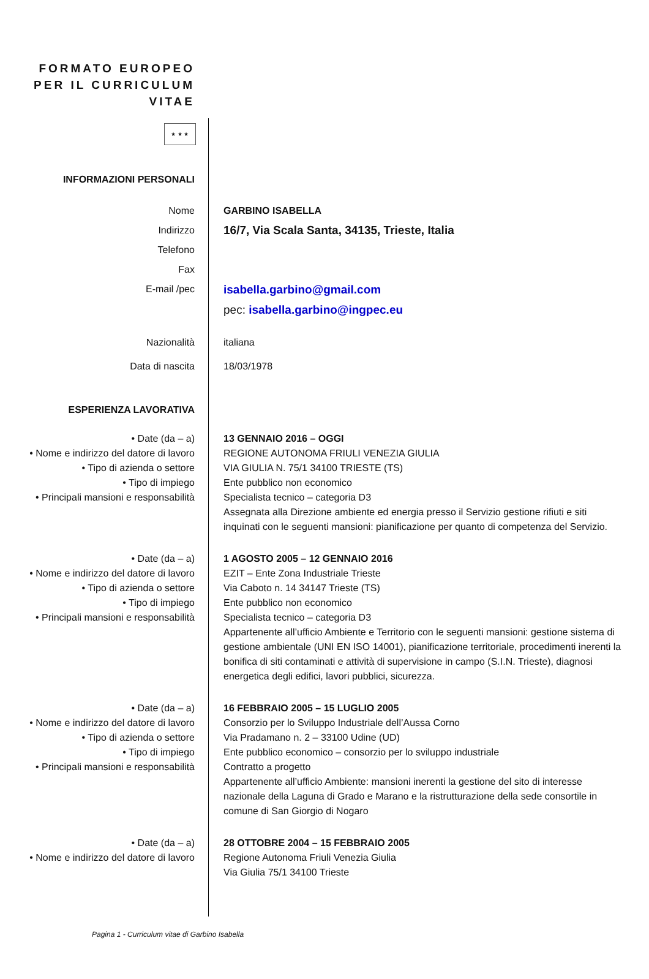FORMATO EUROPEO
PER IL CURRICULUM
VITAE
★ ★ ★
INFORMAZIONI PERSONALI
Nome
Indirizzo
Telefono
Fax
E-mail /pec
GARBINO ISABELLA
16/7, Via Scala Santa, 34135, Trieste, Italia
isabella.garbino@gmail.com
pec: isabella.garbino@ingpec.eu
Nazionalità italiana
Data di nascita 18/03/1978
ESPERIENZA LAVORATIVA
• Date (da – a)
• Nome e indirizzo del datore di lavoro
• Tipo di azienda o settore
• Tipo di impiego
• Principali mansioni e responsabilità
13 GENNAIO 2016 – OGGI
REGIONE AUTONOMA FRIULI VENEZIA GIULIA
VIA GIULIA N. 75/1 34100 TRIESTE (TS)
Ente pubblico non economico
Specialista tecnico – categoria D3
Assegnata alla Direzione ambiente ed energia presso il Servizio gestione rifiuti e siti inquinati con le seguenti mansioni: pianificazione per quanto di competenza del Servizio.
• Date (da – a)
• Nome e indirizzo del datore di lavoro
• Tipo di azienda o settore
• Tipo di impiego
• Principali mansioni e responsabilità
1 AGOSTO 2005 – 12 GENNAIO 2016
EZIT – Ente Zona Industriale Trieste
Via Caboto n. 14 34147 Trieste (TS)
Ente pubblico non economico
Specialista tecnico – categoria D3
Appartenente all’ufficio Ambiente e Territorio con le seguenti mansioni: gestione sistema di gestione ambientale (UNI EN ISO 14001), pianificazione territoriale, procedimenti inerenti la bonifica di siti contaminati e attività di supervisione in campo (S.I.N. Trieste), diagnosi energetica degli edifici, lavori pubblici, sicurezza.
• Date (da – a)
• Nome e indirizzo del datore di lavoro
• Tipo di azienda o settore
• Tipo di impiego
• Principali mansioni e responsabilità
16 FEBBRAIO 2005 – 15 LUGLIO 2005
Consorzio per lo Sviluppo Industriale dell’Aussa Corno
Via Pradamano n. 2 – 33100 Udine (UD)
Ente pubblico economico – consorzio per lo sviluppo industriale
Contratto a progetto
Appartenente all’ufficio Ambiente: mansioni inerenti la gestione del sito di interesse nazionale della Laguna di Grado e Marano e la ristrutturazione della sede consortile in comune di San Giorgio di Nogaro
• Date (da – a)
• Nome e indirizzo del datore di lavoro
28 OTTOBRE 2004 – 15 FEBBRAIO 2005
Regione Autonoma Friuli Venezia Giulia
Via Giulia 75/1 34100 Trieste
Pagina 1 - Curriculum vitae di Garbino Isabella